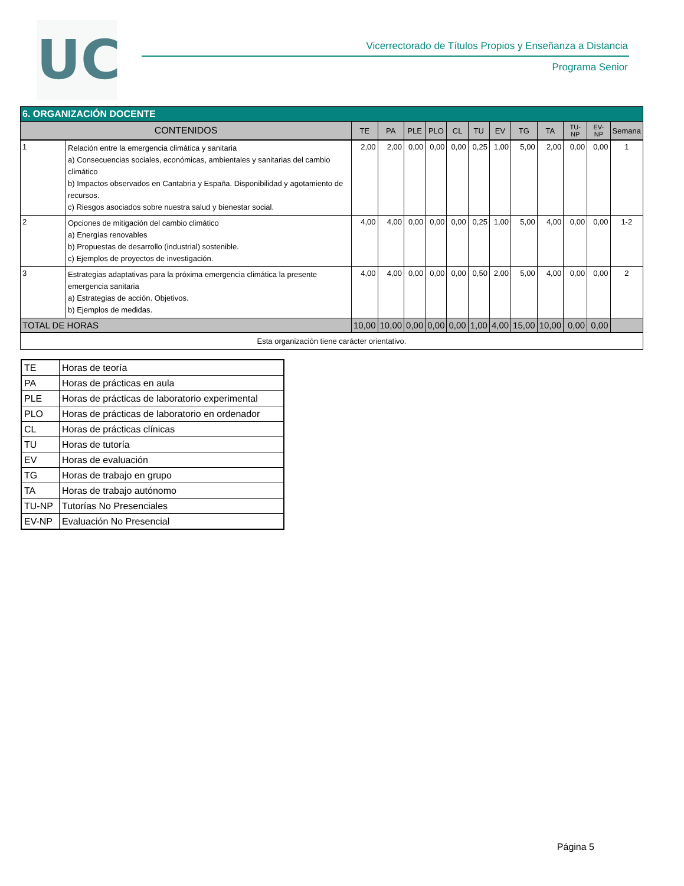UC
Vicerrectorado de Títulos Propios y Enseñanza a Distancia
Programa Senior
| 6. ORGANIZACIÓN DOCENTE | | | | | | | | | | | | | |
| --- | --- | --- | --- | --- | --- | --- | --- | --- | --- | --- | --- | --- | --- |
| CONTENIDOS | | TE | PA | PLE | PLO | CL | TU | EV | TG | TA | TU-NP | EV-NP | Semana |
| 1 | Relación entre la emergencia climática y sanitaria a) Consecuencias sociales, económicas, ambientales y sanitarias del cambio climático b) Impactos observados en Cantabria y España. Disponibilidad y agotamiento de recursos. c) Riesgos asociados sobre nuestra salud y bienestar social. | 2,00 | 2,00 | 0,00 | 0,00 | 0,00 | 0,25 | 1,00 | 5,00 | 2,00 | 0,00 | 0,00 | 1 |
| 2 | Opciones de mitigación del cambio climático a) Energías renovables b) Propuestas de desarrollo (industrial) sostenible. c) Ejemplos de proyectos de investigación. | 4,00 | 4,00 | 0,00 | 0,00 | 0,00 | 0,25 | 1,00 | 5,00 | 4,00 | 0,00 | 0,00 | 1-2 |
| 3 | Estrategias adaptativas para la próxima emergencia climática la presente emergencia sanitaria a) Estrategias de acción. Objetivos. b) Ejemplos de medidas. | 4,00 | 4,00 | 0,00 | 0,00 | 0,00 | 0,50 | 2,00 | 5,00 | 4,00 | 0,00 | 0,00 | 2 |
| TOTAL DE HORAS | | 10,00 | 10,00 | 0,00 | 0,00 | 0,00 | 1,00 | 4,00 | 15,00 | 10,00 | 0,00 | 0,00 | |
| Esta organización tiene carácter orientativo. | | | | | | | | | | | | | |
| TE | Horas de teoría |
| PA | Horas de prácticas en aula |
| PLE | Horas de prácticas de laboratorio experimental |
| PLO | Horas de prácticas de laboratorio en ordenador |
| CL | Horas de prácticas clínicas |
| TU | Horas de tutoría |
| EV | Horas de evaluación |
| TG | Horas de trabajo en grupo |
| TA | Horas de trabajo autónomo |
| TU-NP | Tutorías No Presenciales |
| EV-NP | Evaluación No Presencial |
Página 5